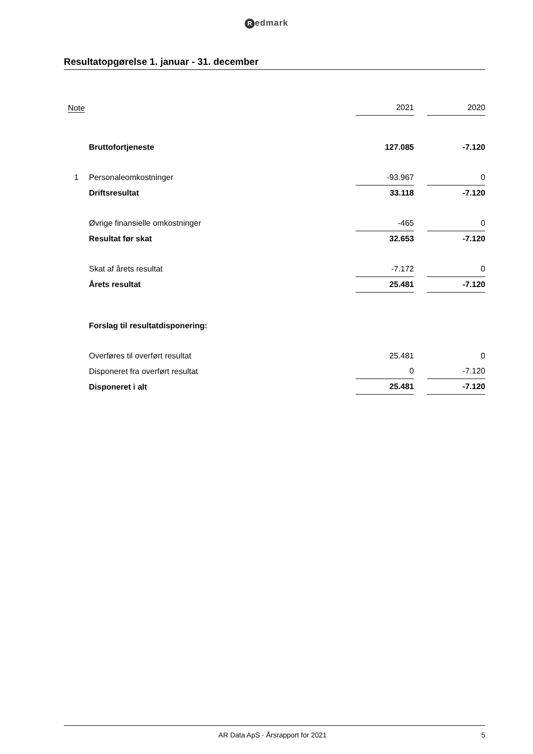Redmark
Resultatopgørelse 1. januar - 31. december
| Note | | 2021 | | 2020 |
| | Bruttofortjeneste | 127.085 | | -7.120 |
| 1 | Personaleomkostninger | -93.967 | | 0 |
| | Driftsresultat | 33.118 | | -7.120 |
| | Øvrige finansielle omkostninger | -465 | | 0 |
| | Resultat før skat | 32.653 | | -7.120 |
| | Skat af årets resultat | -7.172 | | 0 |
| | Årets resultat | 25.481 | | -7.120 |
| | Forslag til resultatdisponering: | | | |
| | Overføres til overført resultat | 25.481 | | 0 |
| | Disponeret fra overført resultat | 0 | | -7.120 |
| | Disponeret i alt | 25.481 | | -7.120 |
AR Data ApS · Årsrapport for 2021
5